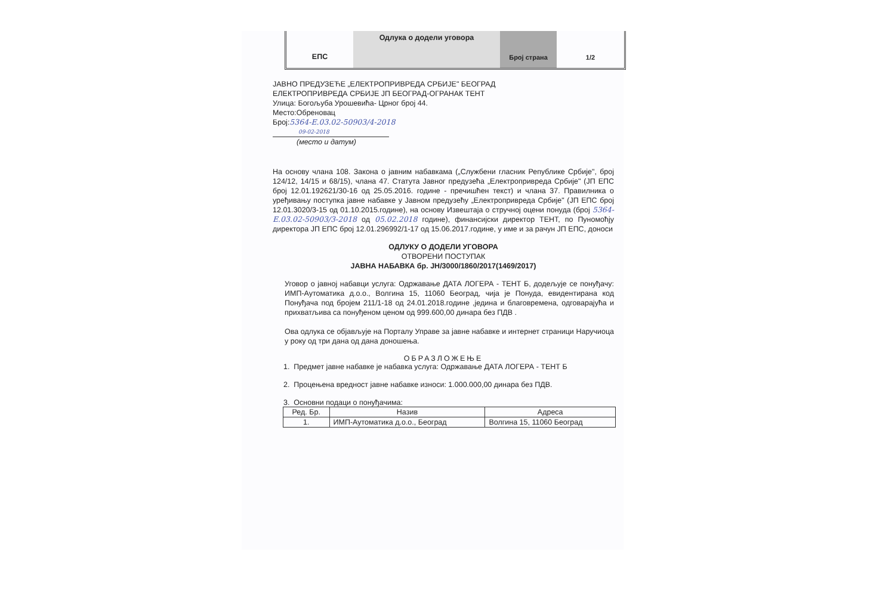ЕПС
Одлука о додели уговора
Број страна 1/2
ЈАВНО ПРЕДУЗЕЋЕ „ЕЛЕКТРОПРИВРЕДА СРБИЈЕ" БЕОГРАД
ЕЛЕКТРОПРИВРЕДА СРБИЈЕ ЈП БЕОГРАД-ОГРАНАК ТЕНТ
Улица: Богољуба Урошевића- Црног број 44.
Место:Обреновац
Број:5364-Е.03.02-50903/4-2018
09-02-2018
(место и датум)
На основу члана 108. Закона о јавним набавкама („Службени гласник Републике Србије", број 124/12, 14/15 и 68/15), члана 47. Статута Јавног предузећа „Електропривреда Србије" (ЈП ЕПС број 12.01.192621/30-16 од 25.05.2016. године - пречишћен текст) и члана 37. Правилника о уређивању поступка јавне набавке у Јавном предузећу „Електропривреда Србије" (ЈП ЕПС број 12.01.3020/3-15 од 01.10.2015.године), на основу Извештаја о стручној оцени понуда (број 5364-Е.03.02-50903/3-2018 од 05.02.2018 године), финансијски директор ТЕНТ, по Пуномоћју директора ЈП ЕПС број 12.01.296992/1-17 од 15.06.2017.године, у име и за рачун ЈП ЕПС, доноси
ОДЛУКУ О ДОДЕЛИ УГОВОРА
ОТВОРЕНИ ПОСТУПАК
ЈАВНА НАБАВКА бр. ЈН/3000/1860/2017(1469/2017)
Уговор о јавној набавци услуга: Одржавање ДАТА ЛОГЕРА - ТЕНТ Б, додељује се понуђачу: ИМП-Аутоматика д.о.о., Волгина 15, 11060 Београд, чија је Понуда, евидентирана код Понуђача под бројем 211/1-18 од 24.01.2018.године ,једина и благовремена, одговарајућа и прихватљива са понуђеном ценом од 999.600,00 динара без ПДВ .
Ова одлука се објављује на Порталу Управе за јавне набавке и интернет страници Наручиоца у року од три дана од дана доношења.
ОБРАЗЛОЖЕЊЕ
1. Предмет јавне набавке је набавка услуга: Одржавање ДАТА ЛОГЕРА - ТЕНТ Б
2. Процењена вредност јавне набавке износи: 1.000.000,00 динара без ПДВ.
3. Основни подаци о понуђачима:
| Ред. Бр. | Назив | Адреса |
| --- | --- | --- |
| 1. | ИМП-Аутоматика д.о.о., Београд | Волгина 15, 11060 Београд |